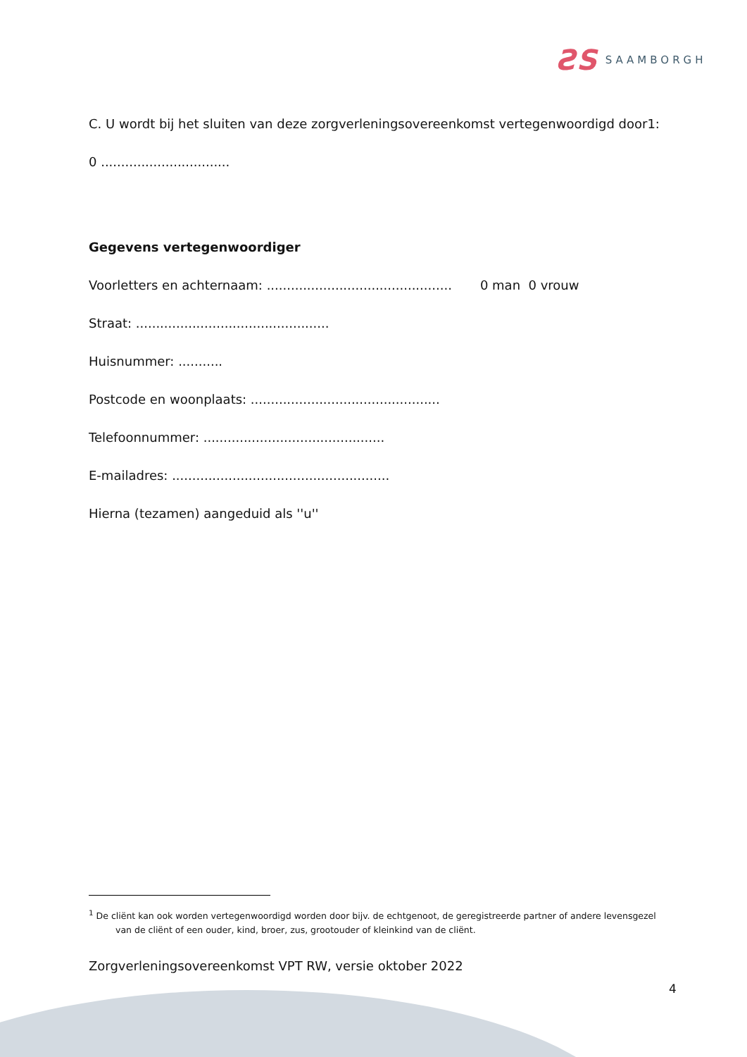ƧS SAAMBORGH
C. U wordt bij het sluiten van deze zorgverleningsovereenkomst vertegenwoordigd door1:
0 ................................
Gegevens vertegenwoordiger
Voorletters en achternaam: .............................................. 0 man 0 vrouw
Straat: ................................................
Huisnummer: ...........
Postcode en woonplaats: ...............................................
Telefoonnummer: .............................................
E-mailadres: ......................................................
Hierna (tezamen) aangeduid als ''u''
<sup>1</sup> De cliënt kan ook worden vertegenwoordigd worden door bijv. de echtgenoot, de geregistreerde partner of andere levensgezel
van de cliënt of een ouder, kind, broer, zus, grootouder of kleinkind van de cliënt.
Zorgverleningsovereenkomst VPT RW, versie oktober 2022
4